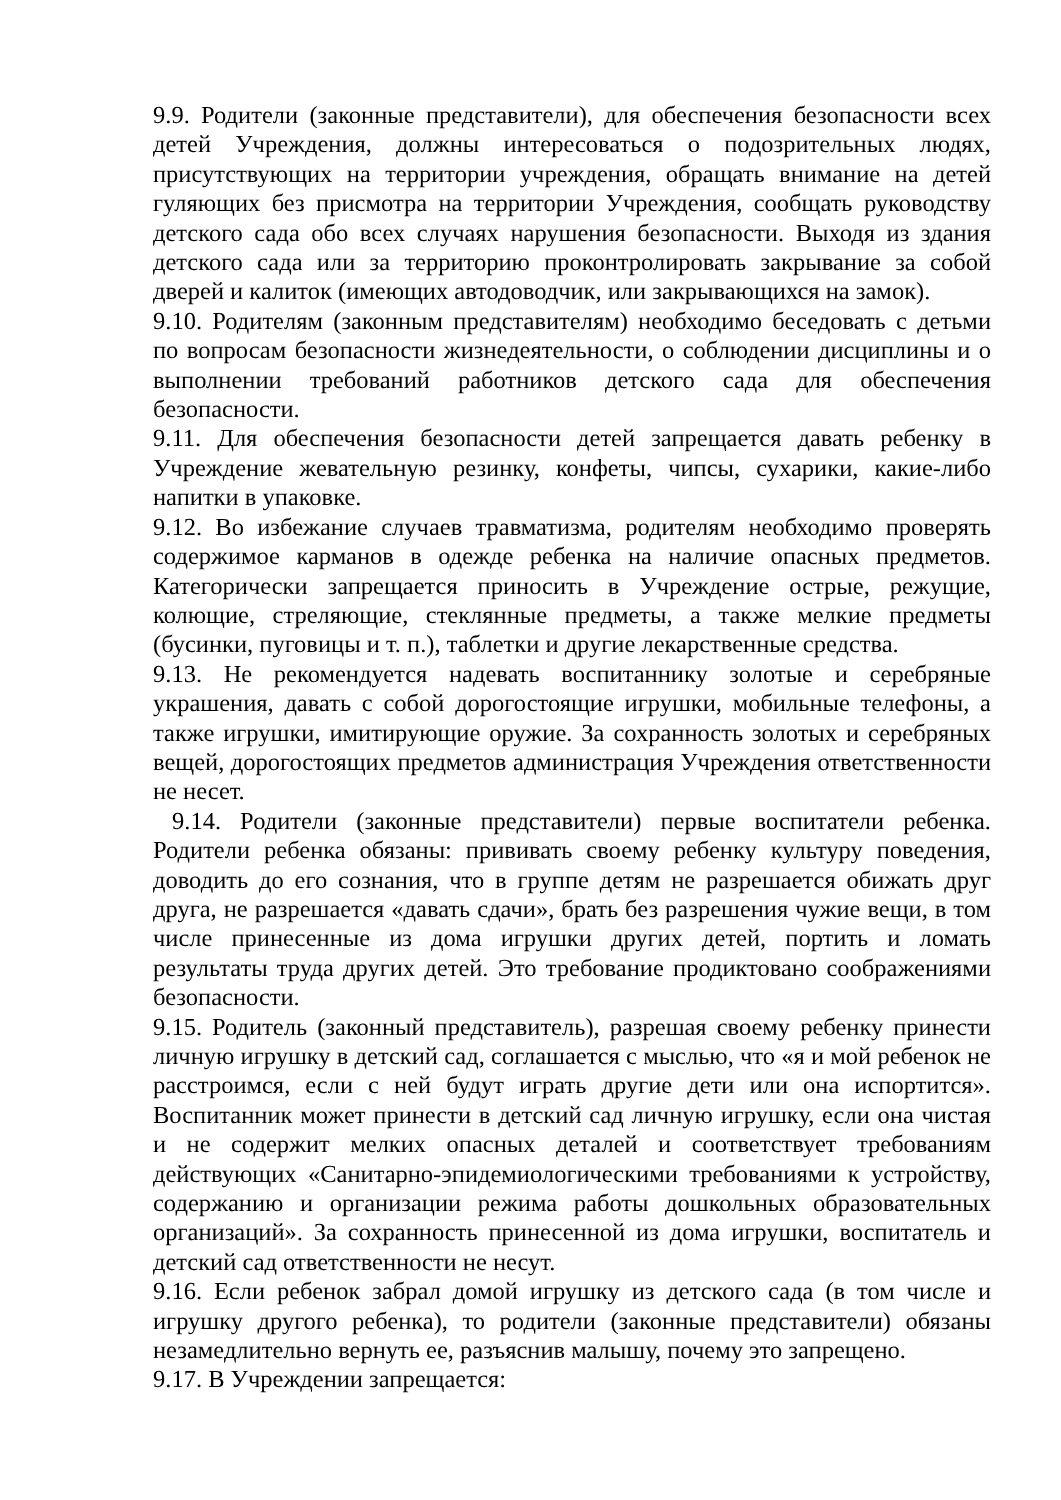9.9. Родители (законные представители), для обеспечения безопасности всех детей Учреждения, должны интересоваться о подозрительных людях, присутствующих на территории учреждения, обращать внимание на детей гуляющих без присмотра на территории Учреждения, сообщать руководству детского сада обо всех случаях нарушения безопасности. Выходя из здания детского сада или за территорию проконтролировать закрывание за собой дверей и калиток (имеющих автодоводчик, или закрывающихся на замок).
9.10. Родителям (законным представителям) необходимо беседовать с детьми по вопросам безопасности жизнедеятельности, о соблюдении дисциплины и о выполнении требований работников детского сада для обеспечения безопасности.
9.11. Для обеспечения безопасности детей запрещается давать ребенку в Учреждение жевательную резинку, конфеты, чипсы, сухарики, какие-либо напитки в упаковке.
9.12. Во избежание случаев травматизма, родителям необходимо проверять содержимое карманов в одежде ребенка на наличие опасных предметов. Категорически запрещается приносить в Учреждение острые, режущие, колющие, стреляющие, стеклянные предметы, а также мелкие предметы (бусинки, пуговицы и т. п.), таблетки и другие лекарственные средства.
9.13. Не рекомендуется надевать воспитаннику золотые и серебряные украшения, давать с собой дорогостоящие игрушки, мобильные телефоны, а также игрушки, имитирующие оружие. За сохранность золотых и серебряных вещей, дорогостоящих предметов администрация Учреждения ответственности не несет.
9.14. Родители (законные представители) первые воспитатели ребенка. Родители ребенка обязаны: прививать своему ребенку культуру поведения, доводить до его сознания, что в группе детям не разрешается обижать друг друга, не разрешается «давать сдачи», брать без разрешения чужие вещи, в том числе принесенные из дома игрушки других детей, портить и ломать результаты труда других детей. Это требование продиктовано соображениями безопасности.
9.15. Родитель (законный представитель), разрешая своему ребенку принести личную игрушку в детский сад, соглашается с мыслью, что «я и мой ребенок не расстроимся, если с ней будут играть другие дети или она испортится». Воспитанник может принести в детский сад личную игрушку, если она чистая и не содержит мелких опасных деталей и соответствует требованиям действующих «Санитарно-эпидемиологическими требованиями к устройству, содержанию и организации режима работы дошкольных образовательных организаций». За сохранность принесенной из дома игрушки, воспитатель и детский сад ответственности не несут.
9.16. Если ребенок забрал домой игрушку из детского сада (в том числе и игрушку другого ребенка), то родители (законные представители) обязаны незамедлительно вернуть ее, разъяснив малышу, почему это запрещено.
9.17. В Учреждении запрещается: